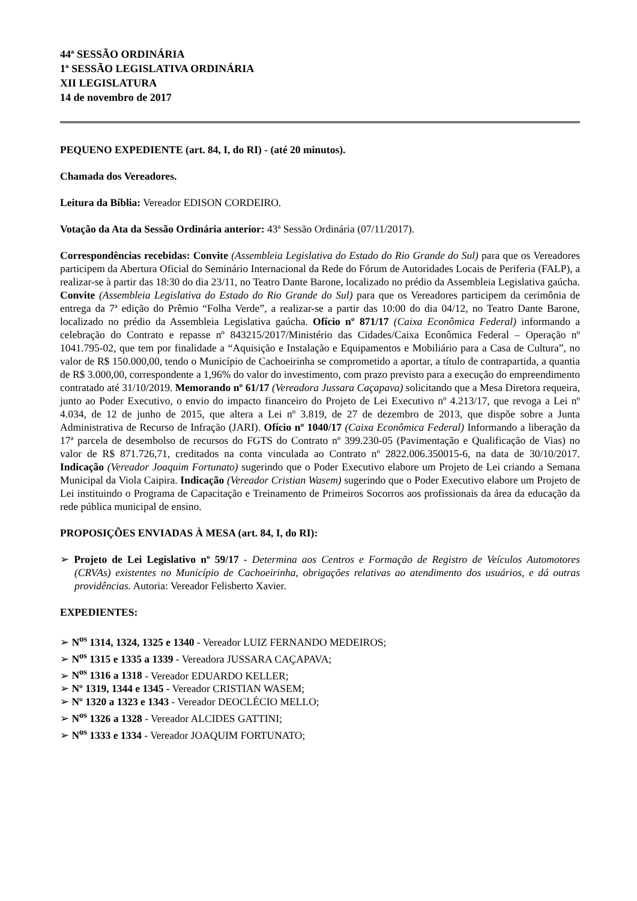44ª SESSÃO ORDINÁRIA
1ª SESSÃO LEGISLATIVA ORDINÁRIA
XII LEGISLATURA
14 de novembro de 2017
PEQUENO EXPEDIENTE (art. 84, I, do RI) - (até 20 minutos).
Chamada dos Vereadores.
Leitura da Bíblia: Vereador EDISON CORDEIRO.
Votação da Ata da Sessão Ordinária anterior: 43ª Sessão Ordinária (07/11/2017).
Correspondências recebidas: Convite (Assembleia Legislativa do Estado do Rio Grande do Sul) para que os Vereadores participem da Abertura Oficial do Seminário Internacional da Rede do Fórum de Autoridades Locais de Periferia (FALP), a realizar-se à partir das 18:30 do dia 23/11, no Teatro Dante Barone, localizado no prédio da Assembleia Legislativa gaúcha. Convite (Assembleia Legislativa do Estado do Rio Grande do Sul) para que os Vereadores participem da cerimônia de entrega da 7ª edição do Prêmio “Folha Verde”, a realizar-se a partir das 10:00 do dia 04/12, no Teatro Dante Barone, localizado no prédio da Assembleia Legislativa gaúcha. Ofício nº 871/17 (Caixa Econômica Federal) informando a celebração do Contrato e repasse nº 843215/2017/Ministério das Cidades/Caixa Econômica Federal – Operação nº 1041.795-02, que tem por finalidade a “Aquisição e Instalação e Equipamentos e Mobiliário para a Casa de Cultura”, no valor de R$ 150.000,00, tendo o Município de Cachoeirinha se comprometido a aportar, a título de contrapartida, a quantia de R$ 3.000,00, correspondente a 1,96% do valor do investimento, com prazo previsto para a execução do empreendimento contratado até 31/10/2019. Memorando nº 61/17 (Vereadora Jussara Caçapava) solicitando que a Mesa Diretora requeira, junto ao Poder Executivo, o envio do impacto financeiro do Projeto de Lei Executivo nº 4.213/17, que revoga a Lei nº 4.034, de 12 de junho de 2015, que altera a Lei nº 3.819, de 27 de dezembro de 2013, que dispõe sobre a Junta Administrativa de Recurso de Infração (JARI). Ofício nº 1040/17 (Caixa Econômica Federal) Informando a liberação da 17ª parcela de desembolso de recursos do FGTS do Contrato nº 399.230-05 (Pavimentação e Qualificação de Vias) no valor de R$ 871.726,71, creditados na conta vinculada ao Contrato nº 2822.006.350015-6, na data de 30/10/2017. Indicação (Vereador Joaquim Fortunato) sugerindo que o Poder Executivo elabore um Projeto de Lei criando a Semana Municipal da Viola Caipira. Indicação (Vereador Cristian Wasem) sugerindo que o Poder Executivo elabore um Projeto de Lei instituindo o Programa de Capacitação e Treinamento de Primeiros Socorros aos profissionais da área da educação da rede pública municipal de ensino.
PROPOSIÇÕES ENVIADAS À MESA (art. 84, I, do RI):
➢ Projeto de Lei Legislativo nº 59/17 - Determina aos Centros e Formação de Registro de Veículos Automotores (CRVAs) existentes no Município de Cachoeirinha, obrigações relativas ao atendimento dos usuários, e dá outras providências. Autoria: Vereador Felisberto Xavier.
EXPEDIENTES:
➢ N<sup>os</sup> 1314, 1324, 1325 e 1340 - Vereador LUIZ FERNANDO MEDEIROS;
➢ N<sup>os</sup> 1315 e 1335 a 1339 - Vereadora JUSSARA CAÇAPAVA;
➢ N<sup>os</sup> 1316 a 1318 - Vereador EDUARDO KELLER;
➢ Nº 1319, 1344 e 1345 - Vereador CRISTIAN WASEM;
➢ Nº 1320 a 1323 e 1343 - Vereador DEOCLÉCIO MELLO;
➢ N<sup>os</sup> 1326 a 1328 - Vereador ALCIDES GATTINI;
➢ N<sup>os</sup> 1333 e 1334 - Vereador JOAQUIM FORTUNATO;